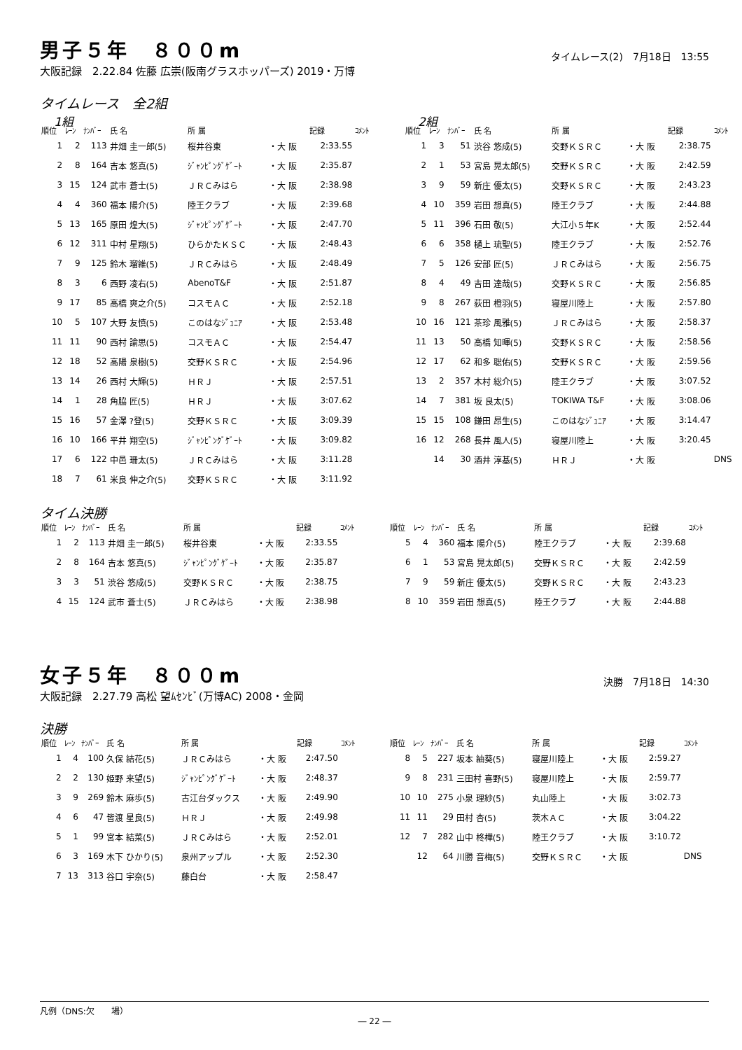男子５年　８００m
タイムレース(2)　7月18日　13:55
大阪記録　2.22.84 佐藤 広崇(阪南グラスホッパーズ) 2019・万博
タイムレース　全2組
1組
| 順位 | ﾚｰﾝ | ﾅﾝﾊﾞｰ | 氏 名 | 所 属 | | 記録 | ｺﾒﾝﾄ |
| --- | --- | --- | --- | --- | --- | --- | --- |
| 1 | 2 | 113 | 井畑 圭一郎(5) | 桜井谷東 | ・大 阪 | 2:33.55 | |
| 2 | 8 | 164 | 吉本 悠真(5) | ｼﾞｬﾝﾋﾟﾝｸﾞｹﾞｰﾄ | ・大 阪 | 2:35.87 | |
| 3 | 15 | 124 | 武市 蒼士(5) | ＪＲＣみはら | ・大 阪 | 2:38.98 | |
| 4 | 4 | 360 | 福本 陽介(5) | 陸王クラブ | ・大 阪 | 2:39.68 | |
| 5 | 13 | 165 | 原田 煌大(5) | ｼﾞｬﾝﾋﾟﾝｸﾞｹﾞｰﾄ | ・大 阪 | 2:47.70 | |
| 6 | 12 | 311 | 中村 星翔(5) | ひらかたＫＳＣ | ・大 阪 | 2:48.43 | |
| 7 | 9 | 125 | 鈴木 瑠維(5) | ＪＲＣみはら | ・大 阪 | 2:48.49 | |
| 8 | 3 | 6 | 西野 凌右(5) | AbenoT&F | ・大 阪 | 2:51.87 | |
| 9 | 17 | 85 | 高橋 爽之介(5) | コスモＡＣ | ・大 阪 | 2:52.18 | |
| 10 | 5 | 107 | 大野 友慎(5) | このはなｼﾞｭﾆｱ | ・大 阪 | 2:53.48 | |
| 11 | 11 | 90 | 西村 諭思(5) | コスモＡＣ | ・大 阪 | 2:54.47 | |
| 12 | 18 | 52 | 高陽 泉樹(5) | 交野ＫＳＲＣ | ・大 阪 | 2:54.96 | |
| 13 | 14 | 26 | 西村 大輝(5) | ＨＲＪ | ・大 阪 | 2:57.51 | |
| 14 | 1 | 28 | 角脇 匠(5) | ＨＲＪ | ・大 阪 | 3:07.62 | |
| 15 | 16 | 57 | 金澤 ?登(5) | 交野ＫＳＲＣ | ・大 阪 | 3:09.39 | |
| 16 | 10 | 166 | 平井 翔空(5) | ｼﾞｬﾝﾋﾟﾝｸﾞｹﾞｰﾄ | ・大 阪 | 3:09.82 | |
| 17 | 6 | 122 | 中邑 珊太(5) | ＪＲＣみはら | ・大 阪 | 3:11.28 | |
| 18 | 7 | 61 | 米良 伸之介(5) | 交野ＫＳＲＣ | ・大 阪 | 3:11.92 | |
2組
| 順位 | ﾚｰﾝ | ﾅﾝﾊﾞｰ | 氏 名 | 所 属 | | 記録 | ｺﾒﾝﾄ |
| --- | --- | --- | --- | --- | --- | --- | --- |
| 1 | 3 | 51 | 渋谷 悠成(5) | 交野ＫＳＲＣ | ・大 阪 | 2:38.75 | |
| 2 | 1 | 53 | 宮島 晃太郎(5) | 交野ＫＳＲＣ | ・大 阪 | 2:42.59 | |
| 3 | 9 | 59 | 新庄 優太(5) | 交野ＫＳＲＣ | ・大 阪 | 2:43.23 | |
| 4 | 10 | 359 | 岩田 想真(5) | 陸王クラブ | ・大 阪 | 2:44.88 | |
| 5 | 11 | 396 | 石田 敬(5) | 大江小５年K | ・大 阪 | 2:52.44 | |
| 6 | 6 | 358 | 樋上 琉聖(5) | 陸王クラブ | ・大 阪 | 2:52.76 | |
| 7 | 5 | 126 | 安部 匠(5) | ＪＲＣみはら | ・大 阪 | 2:56.75 | |
| 8 | 4 | 49 | 吉田 達哉(5) | 交野ＫＳＲＣ | ・大 阪 | 2:56.85 | |
| 9 | 8 | 267 | 荻田 橙羽(5) | 寝屋川陸上 | ・大 阪 | 2:57.80 | |
| 10 | 16 | 121 | 茶珍 風雅(5) | ＪＲＣみはら | ・大 阪 | 2:58.37 | |
| 11 | 13 | 50 | 高橋 知暉(5) | 交野ＫＳＲＣ | ・大 阪 | 2:58.56 | |
| 12 | 17 | 62 | 和多 聡佑(5) | 交野ＫＳＲＣ | ・大 阪 | 2:59.56 | |
| 13 | 2 | 357 | 木村 総介(5) | 陸王クラブ | ・大 阪 | 3:07.52 | |
| 14 | 7 | 381 | 坂 良太(5) | TOKIWA T&F | ・大 阪 | 3:08.06 | |
| 15 | 15 | 108 | 鎌田 昂生(5) | このはなｼﾞｭﾆｱ | ・大 阪 | 3:14.47 | |
| 16 | 12 | 268 | 長井 風人(5) | 寝屋川陸上 | ・大 阪 | 3:20.45 | |
| | 14 | 30 | 酒井 淳基(5) | ＨＲＪ | ・大 阪 | | DNS |
タイム決勝
| 順位 | ﾚｰﾝ | ﾅﾝﾊﾞｰ | 氏 名 | 所 属 | | 記録 | ｺﾒﾝﾄ |
| --- | --- | --- | --- | --- | --- | --- | --- |
| 1 | 2 | 113 | 井畑 圭一郎(5) | 桜井谷東 | ・大 阪 | 2:33.55 | |
| 2 | 8 | 164 | 吉本 悠真(5) | ｼﾞｬﾝﾋﾟﾝｸﾞｹﾞｰﾄ | ・大 阪 | 2:35.87 | |
| 3 | 3 | 51 | 渋谷 悠成(5) | 交野ＫＳＲＣ | ・大 阪 | 2:38.75 | |
| 4 | 15 | 124 | 武市 蒼士(5) | ＪＲＣみはら | ・大 阪 | 2:38.98 | |
| 順位 | ﾚｰﾝ | ﾅﾝﾊﾞｰ | 氏 名 | 所 属 | | 記録 | ｺﾒﾝﾄ |
| --- | --- | --- | --- | --- | --- | --- | --- |
| 5 | 4 | 360 | 福本 陽介(5) | 陸王クラブ | ・大 阪 | 2:39.68 | |
| 6 | 1 | 53 | 宮島 晃太郎(5) | 交野ＫＳＲＣ | ・大 阪 | 2:42.59 | |
| 7 | 9 | 59 | 新庄 優太(5) | 交野ＫＳＲＣ | ・大 阪 | 2:43.23 | |
| 8 | 10 | 359 | 岩田 想真(5) | 陸王クラブ | ・大 阪 | 2:44.88 | |
女子５年　８００m
決勝　7月18日　14:30
大阪記録　2.27.79 高松 望ﾑｾﾝﾋﾞ(万博AC) 2008・金岡
決勝
| 順位 | ﾚｰﾝ | ﾅﾝﾊﾞｰ | 氏 名 | 所 属 | | 記録 | ｺﾒﾝﾄ |
| --- | --- | --- | --- | --- | --- | --- | --- |
| 1 | 4 | 100 | 久保 結花(5) | ＪＲＣみはら | ・大 阪 | 2:47.50 | |
| 2 | 2 | 130 | 姫野 来望(5) | ｼﾞｬﾝﾋﾟﾝｸﾞｹﾞｰﾄ | ・大 阪 | 2:48.37 | |
| 3 | 9 | 269 | 鈴木 麻歩(5) | 古江台ダックス | ・大 阪 | 2:49.90 | |
| 4 | 6 | 47 | 皆渡 星良(5) | ＨＲＪ | ・大 阪 | 2:49.98 | |
| 5 | 1 | 99 | 宮本 結菜(5) | ＪＲＣみはら | ・大 阪 | 2:52.01 | |
| 6 | 3 | 169 | 木下 ひかり(5) | 泉州アップル | ・大 阪 | 2:52.30 | |
| 7 | 13 | 313 | 谷口 宇奈(5) | 藤白台 | ・大 阪 | 2:58.47 | |
| 順位 | ﾚｰﾝ | ﾅﾝﾊﾞｰ | 氏 名 | 所 属 | | 記録 | ｺﾒﾝﾄ |
| --- | --- | --- | --- | --- | --- | --- | --- |
| 8 | 5 | 227 | 坂本 紬葵(5) | 寝屋川陸上 | ・大 阪 | 2:59.27 | |
| 9 | 8 | 231 | 三田村 喜野(5) | 寝屋川陸上 | ・大 阪 | 2:59.77 | |
| 10 | 10 | 275 | 小泉 理紗(5) | 丸山陸上 | ・大 阪 | 3:02.73 | |
| 11 | 11 | 29 | 田村 杏(5) | 茨木ＡＣ | ・大 阪 | 3:04.22 | |
| 12 | 7 | 282 | 山中 柊樺(5) | 陸王クラブ | ・大 阪 | 3:10.72 | |
| | 12 | 64 | 川勝 音梅(5) | 交野ＫＳＲＣ | ・大 阪 | | DNS |
凡例（DNS:欠　　場）
― 22 ―